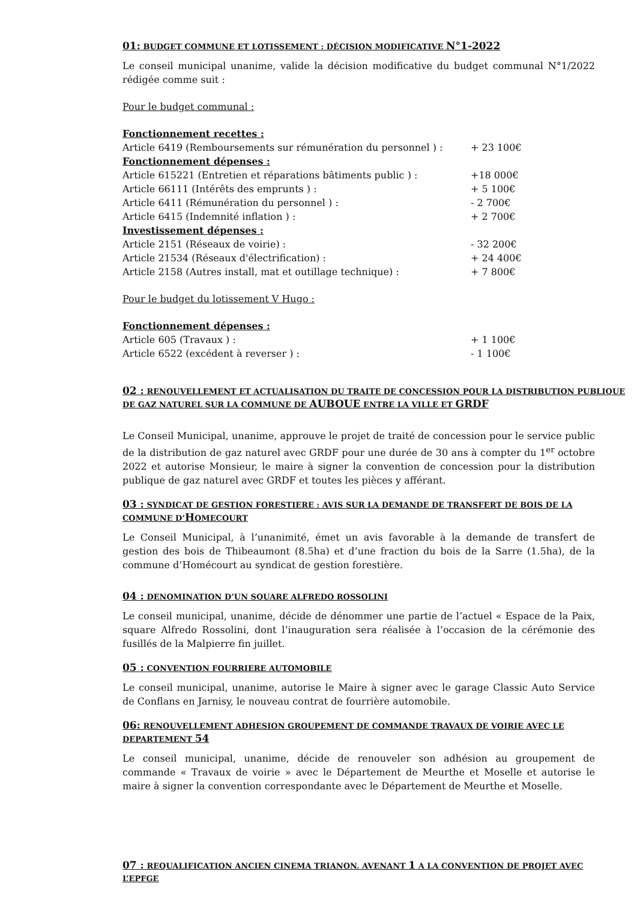01: BUDGET COMMUNE ET LOTISSEMENT : DÉCISION MODIFICATIVE N°1-2022
Le conseil municipal unanime, valide la décision modificative du budget communal N°1/2022 rédigée comme suit :
Pour le budget communal :
Fonctionnement recettes :
| Article 6419 (Remboursements sur rémunération du personnel ) : | + 23 100€ |
| Fonctionnement dépenses : | |
| Article 615221 (Entretien et réparations bâtiments public ) : | +18 000€ |
| Article 66111 (Intérêts des emprunts ) : | + 5 100€ |
| Article 6411 (Rémunération du personnel ) : | - 2 700€ |
| Article 6415 (Indemnité inflation ) : | + 2 700€ |
| Investissement dépenses : | |
| Article 2151 (Réseaux de voirie) : | - 32 200€ |
| Article 21534 (Réseaux d'électrification) : | + 24 400€ |
| Article 2158 (Autres install, mat et outillage technique) : | + 7 800€ |
Pour le budget du lotissement V Hugo :
Fonctionnement dépenses :
| Article 605 (Travaux ) : | + 1 100€ |
| Article 6522 (excédent à reverser ) : | - 1 100€ |
02 : RENOUVELLEMENT ET ACTUALISATION DU TRAITE DE CONCESSION POUR LA DISTRIBUTION PUBLIQUE DE GAZ NATUREL SUR LA COMMUNE DE AUBOUE ENTRE LA VILLE ET GRDF
Le Conseil Municipal, unanime, approuve le projet de traité de concession pour le service public de la distribution de gaz naturel avec GRDF pour une durée de 30 ans à compter du 1<sup>er</sup> octobre 2022 et autorise Monsieur, le maire à signer la convention de concession pour la distribution publique de gaz naturel avec GRDF et toutes les pièces y afférant.
03 : SYNDICAT DE GESTION FORESTIERE : AVIS SUR LA DEMANDE DE TRANSFERT DE BOIS DE LA COMMUNE D’HOMECOURT
Le Conseil Municipal, à l’unanimité, émet un avis favorable à la demande de transfert de gestion des bois de Thibeaumont (8.5ha) et d’une fraction du bois de la Sarre (1.5ha), de la commune d’Homécourt au syndicat de gestion forestière.
04 : DENOMINATION D’UN SQUARE ALFREDO ROSSOLINI
Le conseil municipal, unanime, décide de dénommer une partie de l’actuel « Espace de la Paix, square Alfredo Rossolini, dont l’inauguration sera réalisée à l’occasion de la cérémonie des fusillés de la Malpierre fin juillet.
05 : CONVENTION FOURRIERE AUTOMOBILE
Le conseil municipal, unanime, autorise le Maire à signer avec le garage Classic Auto Service de Conflans en Jarnisy, le nouveau contrat de fourrière automobile.
06: RENOUVELLEMENT ADHESION GROUPEMENT DE COMMANDE TRAVAUX DE VOIRIE AVEC LE DEPARTEMENT 54
Le conseil municipal, unanime, décide de renouveler son adhésion au groupement de commande « Travaux de voirie » avec le Département de Meurthe et Moselle et autorise le maire à signer la convention correspondante avec le Département de Meurthe et Moselle.
07 : REQUALIFICATION ANCIEN CINEMA TRIANON. AVENANT 1 A LA CONVENTION DE PROJET AVEC L’EPFGE